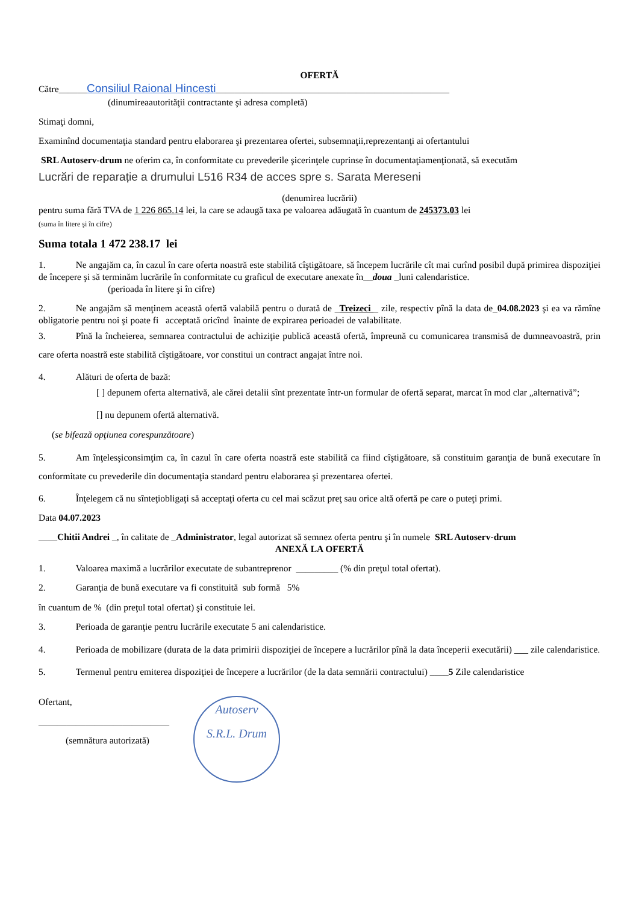OFERTĂ
Către______Consiliul Raional Hincesti__________________________________________________
(dinumireaautorităţii contractante şi adresa completă)
Stimaţi domni,
Examinînd documentaţia standard pentru elaborarea şi prezentarea ofertei, subsemnaţii,reprezentanţi ai ofertantului
SRL Autoserv-drum ne oferim ca, în conformitate cu prevederile şicerinţele cuprinse în documentaţiamenţionată, să executăm
Lucrări de reparație a drumului L516 R34 de acces spre s. Sarata Mereseni
(denumirea lucrării)
pentru suma fără TVA de 1 226 865.14 lei, la care se adaugă taxa pe valoarea adăugată în cuantum de 245373.03 lei
(suma în litere şi în cifre)
Suma totala 1 472 238.17 lei
1. Ne angajăm ca, în cazul în care oferta noastră este stabilită cîştigătoare, să începem lucrările cît mai curînd posibil după primirea dispoziţiei de începere şi să terminăm lucrările în conformitate cu graficul de executare anexate în__doua _luni calendaristice.
(perioada în litere şi în cifre)
2. Ne angajăm să menţinem această ofertă valabilă pentru o durată de _Treizeci _ zile, respectiv pînă la data de_04.08.2023 şi ea va rămîne obligatorie pentru noi şi poate fi acceptată oricînd înainte de expirarea perioadei de valabilitate.
3. Pînă la încheierea, semnarea contractului de achiziţie publică această ofertă, împreună cu comunicarea transmisă de dumneavoastră, prin care oferta noastră este stabilită cîştigătoare, vor constitui un contract angajat între noi.
4. Alături de oferta de bază:
[ ] depunem oferta alternativă, ale cărei detalii sînt prezentate într-un formular de ofertă separat, marcat în mod clar „alternativă”;
[] nu depunem ofertă alternativă.
(se bifează opţiunea corespunzătoare)
5. Am înţelesşiconsimţim ca, în cazul în care oferta noastră este stabilită ca fiind cîştigătoare, să constituim garanţia de bună executare în conformitate cu prevederile din documentaţia standard pentru elaborarea şi prezentarea ofertei.
6. Înţelegem că nu sînteţiobligaţi să acceptaţi oferta cu cel mai scăzut preţ sau orice altă ofertă pe care o puteţi primi.
Data 04.07.2023
____Chitii Andrei _, în calitate de _Administrator, legal autorizat să semnez oferta pentru şi în numele SRL Autoserv-drum
ANEXĂ LA OFERTĂ
1. Valoarea maximă a lucrărilor executate de subantreprenor _________ (% din preţul total ofertat).
2. Garanţia de bună executare va fi constituită sub formă 5%
în cuantum de % (din preţul total ofertat) şi constituie lei.
3. Perioada de garanţie pentru lucrările executate 5 ani calendaristice.
4. Perioada de mobilizare (durata de la data primirii dispoziţiei de începere a lucrărilor pînă la data începerii executării) ___ zile calendaristice.
5. Termenul pentru emiterea dispoziţiei de începere a lucrărilor (de la data semnării contractului) ____5 Zile calendaristice
Ofertant,
____________________________
(semnătura autorizată)
Autoserv
S.R.L. Drum